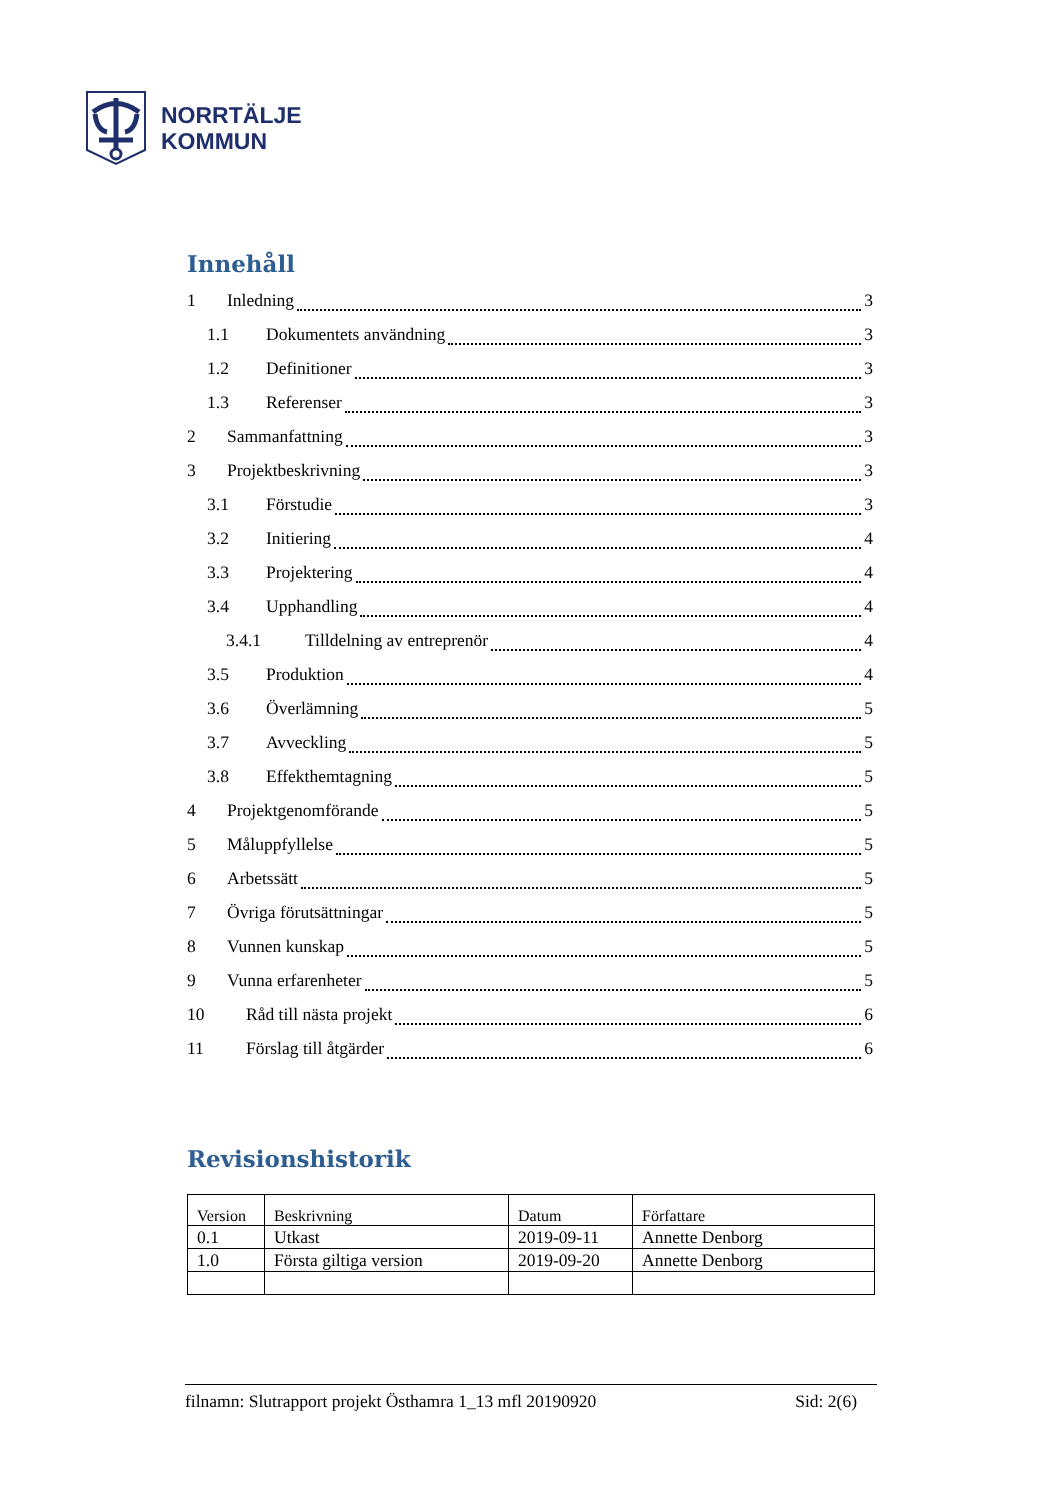NORRTÄLJE
KOMMUN
Innehåll
1 Inledning 3
1.1 Dokumentets användning 3
1.2 Definitioner 3
1.3 Referenser 3
2 Sammanfattning 3
3 Projektbeskrivning 3
3.1 Förstudie 3
3.2 Initiering 4
3.3 Projektering 4
3.4 Upphandling 4
3.4.1 Tilldelning av entreprenör 4
3.5 Produktion 4
3.6 Överlämning 5
3.7 Avveckling 5
3.8 Effekthemtagning 5
4 Projektgenomförande 5
5 Måluppfyllelse 5
6 Arbetssätt 5
7 Övriga förutsättningar 5
8 Vunnen kunskap 5
9 Vunna erfarenheter 5
10 Råd till nästa projekt 6
11 Förslag till åtgärder 6
Revisionshistorik
| Version | Beskrivning | Datum | Författare |
| 0.1 | Utkast | 2019-09-11 | Annette Denborg |
| 1.0 | Första giltiga version | 2019-09-20 | Annette Denborg |
filnamn: Slutrapport projekt Östhamra 1_13 mfl 20190920 Sid: 2(6)